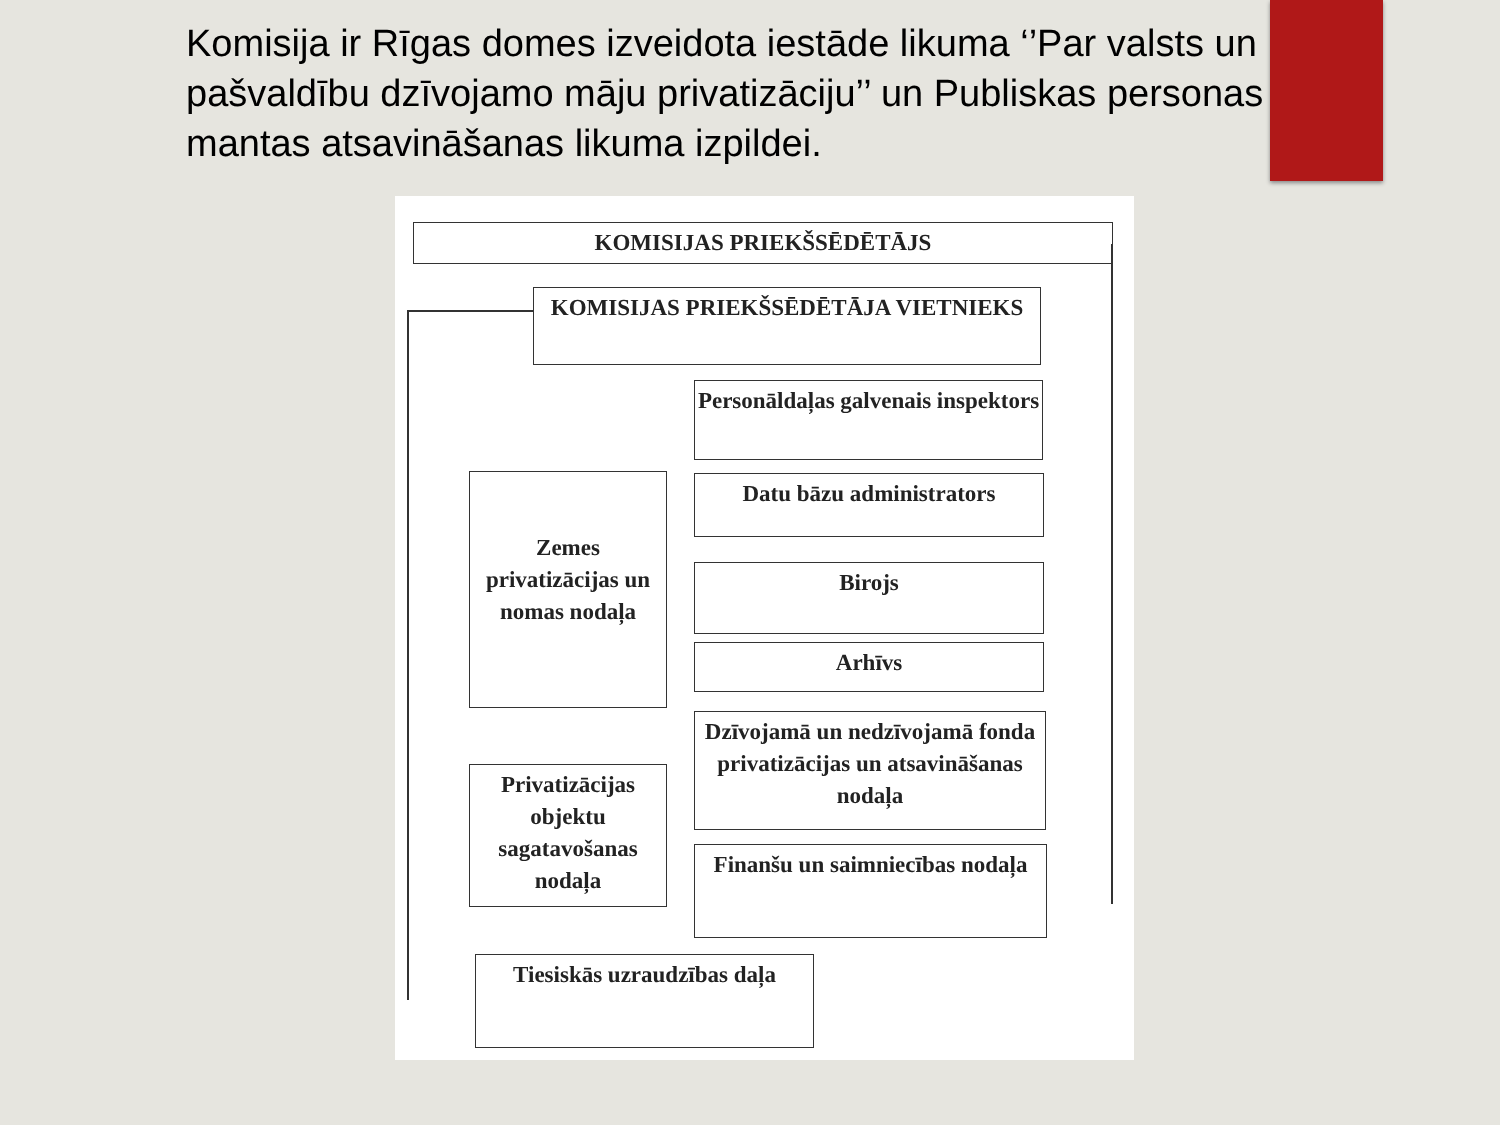Komisija ir Rīgas domes izveidota iestāde likuma ‘’Par valsts un pašvaldību dzīvojamo māju privatizāciju’’ un Publiskas personas mantas atsavināšanas likuma izpildei.
KOMISIJAS PRIEKŠSĒDĒTĀJS
KOMISIJAS PRIEKŠSĒDĒTĀJA VIETNIEKS
Personāldaļas galvenais inspektors
Datu bāzu administrators
Zemes privatizācijas un nomas nodaļa
Birojs
Arhīvs
Dzīvojamā un nedzīvojamā fonda privatizācijas un atsavināšanas nodaļa
Privatizācijas objektu sagatavošanas nodaļa
Finanšu un saimniecības nodaļa
Tiesiskās uzraudzības daļa